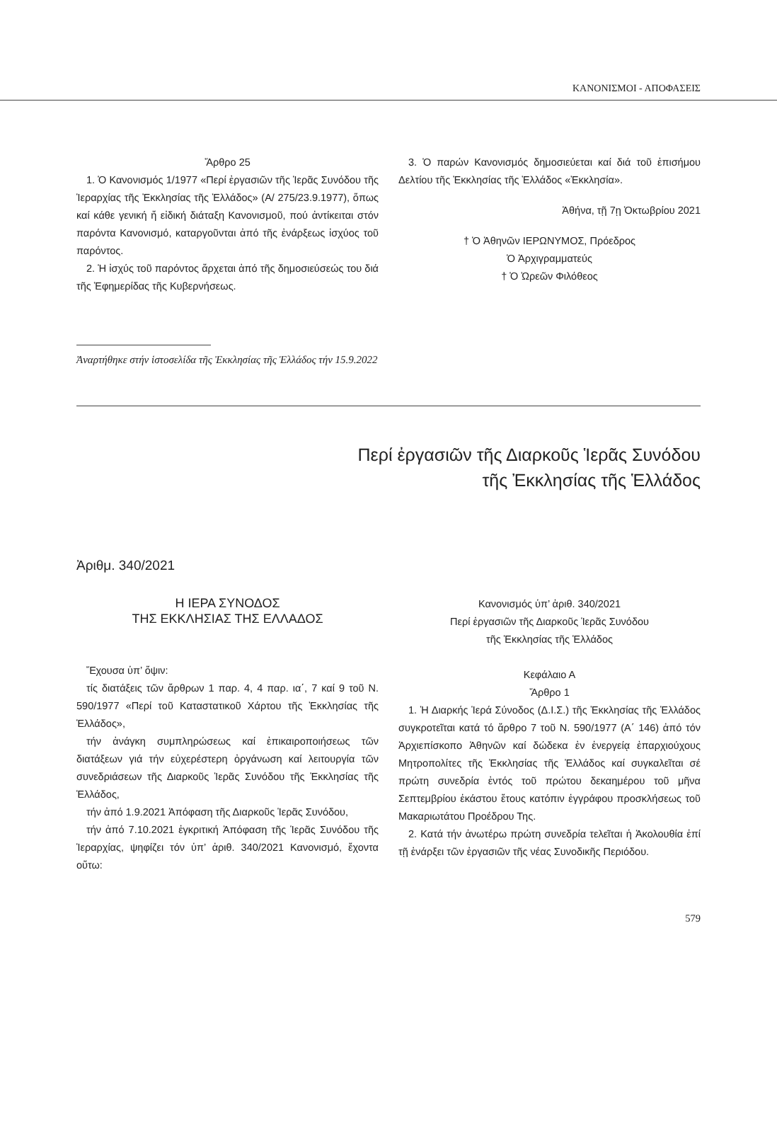ΚΑΝΟΝΙΣΜΟΙ - ΑΠΟΦΑΣΕΙΣ
Ἄρθρο 25
1. Ὁ Κανονισμός 1/1977 «Περί ἐργασιῶν τῆς Ἱερᾶς Συνόδου τῆς Ἱεραρχίας τῆς Ἐκκλησίας τῆς Ἑλλάδος» (Α/ 275/23.9.1977), ὅπως καί κάθε γενική ἤ εἰδική διάταξη Κανονισμοῦ, πού ἀντίκειται στόν παρόντα Κανονισμό, καταργοῦνται ἀπό τῆς ἐνάρξεως ἰσχύος τοῦ παρόντος.
2. Ἡ ἰσχύς τοῦ παρόντος ἄρχεται ἀπό τῆς δημοσιεύσεώς του διά τῆς Ἐφημερίδας τῆς Κυβερνήσεως.
3. Ὁ παρών Κανονισμός δημοσιεύεται καί διά τοῦ ἐπισήμου Δελτίου τῆς Ἐκκλησίας τῆς Ἑλλάδος «Ἐκκλησία».
Ἀθήνα, τῇ 7ῃ Ὀκτωβρίου 2021
† Ὁ Ἀθηνῶν ΙΕΡΩΝΥΜΟΣ, Πρόεδρος
Ὁ Ἀρχιγραμματεύς
† Ὁ Ὠρεῶν Φιλόθεος
Ἀναρτήθηκε στήν ἱστοσελίδα τῆς Ἐκκλησίας τῆς Ἑλλάδος τήν 15.9.2022
Περί ἐργασιῶν τῆς Διαρκοῦς Ἱερᾶς Συνόδου
τῆς Ἐκκλησίας τῆς Ἑλλάδος
Ἀριθμ. 340/2021
Η ΙΕΡΑ ΣΥΝΟΔΟΣ
ΤΗΣ ΕΚΚΛΗΣΙΑΣ ΤΗΣ ΕΛΛΑΔΟΣ
Ἔχουσα ὑπ’ ὄψιν:
τίς διατάξεις τῶν ἄρθρων 1 παρ. 4, 4 παρ. ια΄, 7 καί 9 τοῦ Ν. 590/1977 «Περί τοῦ Καταστατικοῦ Χάρτου τῆς Ἐκκλησίας τῆς Ἑλλάδος»,
τήν ἀνάγκη συμπληρώσεως καί ἐπικαιροποιήσεως τῶν διατάξεων γιά τήν εὐχερέστερη ὀργάνωση καί λειτουργία τῶν συνεδριάσεων τῆς Διαρκοῦς Ἱερᾶς Συνόδου τῆς Ἐκκλησίας τῆς Ἑλλάδος,
τήν ἀπό 1.9.2021 Ἀπόφαση τῆς Διαρκοῦς Ἱερᾶς Συνόδου,
τήν ἀπό 7.10.2021 ἐγκριτική Ἀπόφαση τῆς Ἱερᾶς Συνόδου τῆς Ἱεραρχίας, ψηφίζει τόν ὑπ’ ἀριθ. 340/2021 Κανονισμό, ἔχοντα οὕτω:
Κανονισμός ὑπ’ ἀριθ. 340/2021
Περί ἐργασιῶν τῆς Διαρκοῦς Ἱερᾶς Συνόδου
τῆς Ἐκκλησίας τῆς Ἑλλάδος
Κεφάλαιο Α
Ἄρθρο 1
1. Ἡ Διαρκής Ἱερά Σύνοδος (Δ.Ι.Σ.) τῆς Ἐκκλησίας τῆς Ἑλλάδος συγκροτεῖται κατά τό ἄρθρο 7 τοῦ Ν. 590/1977 (Α΄ 146) ἀπό τόν Ἀρχιεπίσκοπο Ἀθηνῶν καί δώδεκα ἐν ἐνεργείᾳ ἐπαρχιούχους Μητροπολίτες τῆς Ἐκκλησίας τῆς Ἑλλάδος καί συγκαλεῖται σέ πρώτη συνεδρία ἐντός τοῦ πρώτου δεκαημέρου τοῦ μῆνα Σεπτεμβρίου ἑκάστου ἔτους κατόπιν ἐγγράφου προσκλήσεως τοῦ Μακαριωτάτου Προέδρου Της.
2. Κατά τήν ἀνωτέρω πρώτη συνεδρία τελεῖται ἡ Ἀκολουθία ἐπί τῇ ἐνάρξει τῶν ἐργασιῶν τῆς νέας Συνοδικῆς Περιόδου.
579